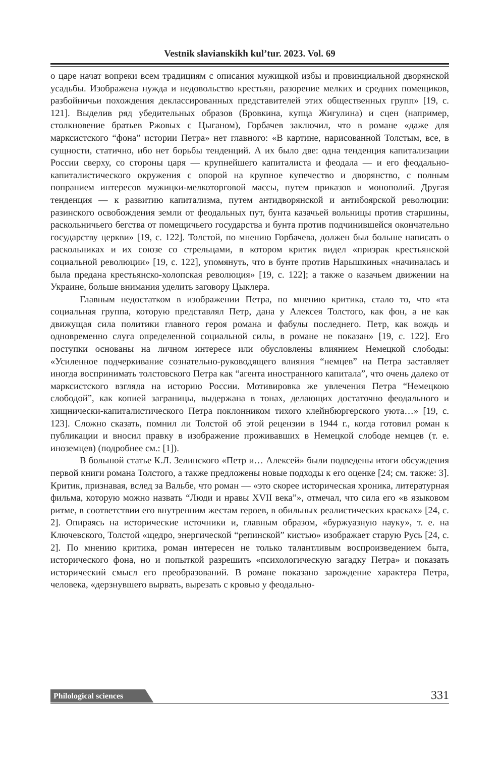Vestnik slavianskikh kul’tur. 2023. Vol. 69
о царе начат вопреки всем традициям с описания мужицкой избы и провинциальной дворянской усадьбы. Изображена нужда и недовольство крестьян, разорение мелких и средних помещиков, разбойничьи похождения деклассированных представителей этих общественных групп» [19, с. 121]. Выделив ряд убедительных образов (Бровкина, купца Жигулина) и сцен (например, столкновение братьев Ржовых с Цыганом), Горбачев заключил, что в романе «даже для марксистского “фона” истории Петра» нет главного: «В картине, нарисованной Толстым, все, в сущности, статично, ибо нет борьбы тенденций. А их было две: одна тенденция капитализации России сверху, со стороны царя — крупнейшего капиталиста и феодала — и его феодально-капиталистического окружения с опорой на крупное купечество и дворянство, с полным попранием интересов мужицки-мелкоторговой массы, путем приказов и монополий. Другая тенденция — к развитию капитализма, путем антидворянской и антибоярской революции: разинского освобождения земли от феодальных пут, бунта казачьей вольницы против старшины, раскольничьего бегства от помещичьего государства и бунта против подчинившейся окончательно государству церкви» [19, с. 122]. Толстой, по мнению Горбачева, должен был больше написать о раскольниках и их союзе со стрельцами, в котором критик видел «призрак крестьянской социальной революции» [19, с. 122], упомянуть, что в бунте против Нарышкиных «начиналась и была предана крестьянско-холопская революция» [19, с. 122]; а также о казачьем движении на Украине, больше внимания уделить заговору Цыклера.
Главным недостатком в изображении Петра, по мнению критика, стало то, что «та социальная группа, которую представлял Петр, дана у Алексея Толстого, как фон, а не как движущая сила политики главного героя романа и фабулы последнего. Петр, как вождь и одновременно слуга определенной социальной силы, в романе не показан» [19, с. 122]. Его поступки основаны на личном интересе или обусловлены влиянием Немецкой слободы: «Усиленное подчеркивание сознательно-руководящего влияния “немцев” на Петра заставляет иногда воспринимать толстовского Петра как “агента иностранного капитала”, что очень далеко от марксистского взгляда на историю России. Мотивировка же увлечения Петра “Немецкою слободой”, как копией заграницы, выдержана в тонах, делающих достаточно феодального и хищнически-капиталистического Петра поклонником тихого клейнбюргерского уюта…» [19, с. 123]. Сложно сказать, помнил ли Толстой об этой рецензии в 1944 г., когда готовил роман к публикации и вносил правку в изображение проживавших в Немецкой слободе немцев (т. е. иноземцев) (подробнее см.: [1]).
В большой статье К.Л. Зелинского «Петр и… Алексей» были подведены итоги обсуждения первой книги романа Толстого, а также предложены новые подходы к его оценке [24; см. также: 3]. Критик, признавая, вслед за Вальбе, что роман — «это скорее историческая хроника, литературная фильма, которую можно назвать “Люди и нравы XVII века”», отмечал, что сила его «в языковом ритме, в соответствии его внутренним жестам героев, в обильных реалистических красках» [24, с. 2]. Опираясь на исторические источники и, главным образом, «буржуазную науку», т. е. на Ключевского, Толстой «щедро, энергической “репинской” кистью» изображает старую Русь [24, с. 2]. По мнению критика, роман интересен не только талантливым воспроизведением быта, исторического фона, но и попыткой разрешить «психологическую загадку Петра» и показать исторический смысл его преобразований. В романе показано зарождение характера Петра, человека, «дерзнувшего вырвать, вырезать с кровью у феодально-
Philological sciences 331